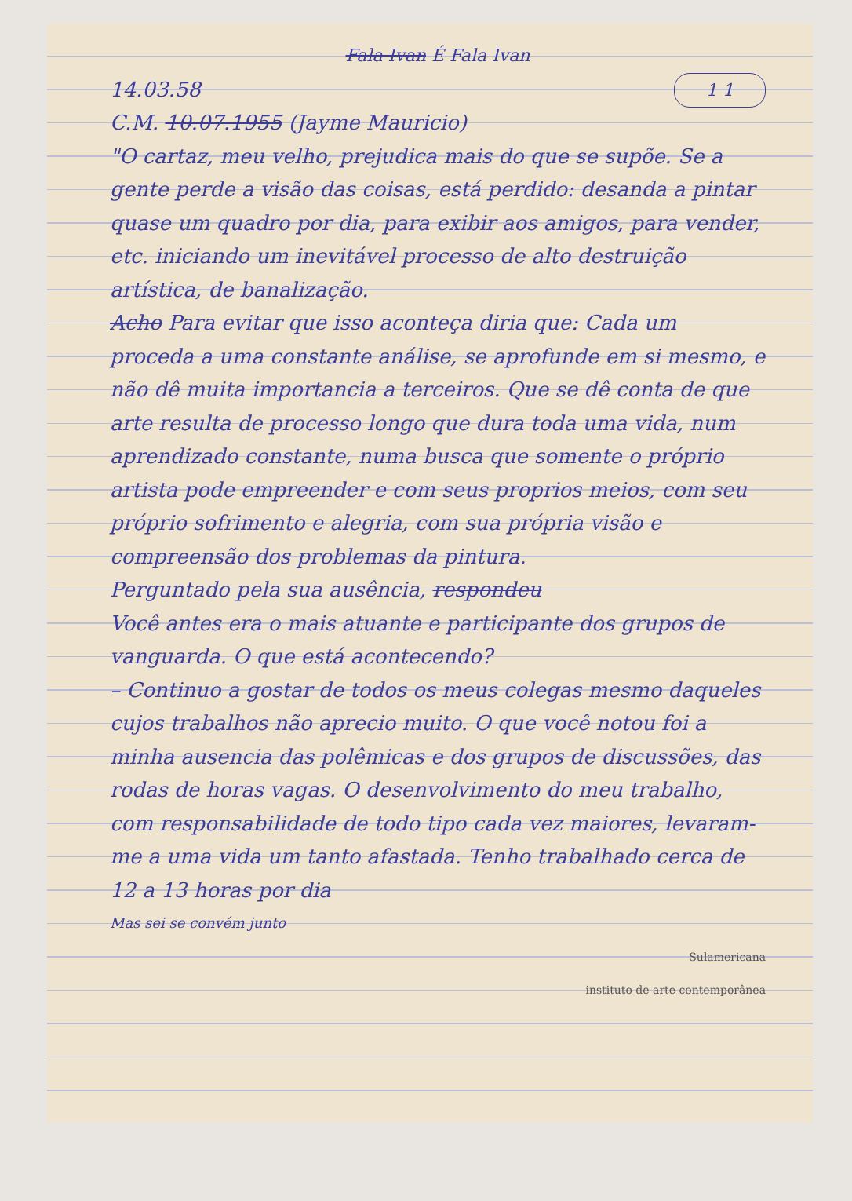Fala Ivan É Fala Ivan
1 1 14.03.58
C.M. 10.07.1955 (Jayme Mauricio)
"O cartaz, meu velho, prejudica mais do que se supõe. Se a gente perde a visão das coisas, está perdido: desanda a pintar quase um quadro por dia, para exibir aos amigos, para vender, etc. iniciando um inevitável processo de alto destruição artística, de banalização.
Acho Para evitar que isso aconteça diria que: Cada um proceda a uma constante análise, se aprofunde em si mesmo, e não dê muita importancia a terceiros. Que se dê conta de que arte resulta de processo longo que dura toda uma vida, num aprendizado constante, numa busca que somente o próprio artista pode empreender e com seus proprios meios, com seu próprio sofrimento e alegria, com sua própria visão e compreensão dos problemas da pintura.
Perguntado pela sua ausência, respondeu
Você antes era o mais atuante e participante dos grupos de vanguarda. O que está acontecendo?
– Continuo a gostar de todos os meus colegas mesmo daqueles cujos trabalhos não aprecio muito. O que você notou foi a minha ausencia das polêmicas e dos grupos de discussões, das rodas de horas vagas. O desenvolvimento do meu trabalho, com responsabilidade de todo tipo cada vez maiores, levaram-me a uma vida um tanto afastada. Tenho trabalhado cerca de 12 a 13 horas por dia
Mas sei se convém junto
Sulamericana
instituto de arte contemporânea